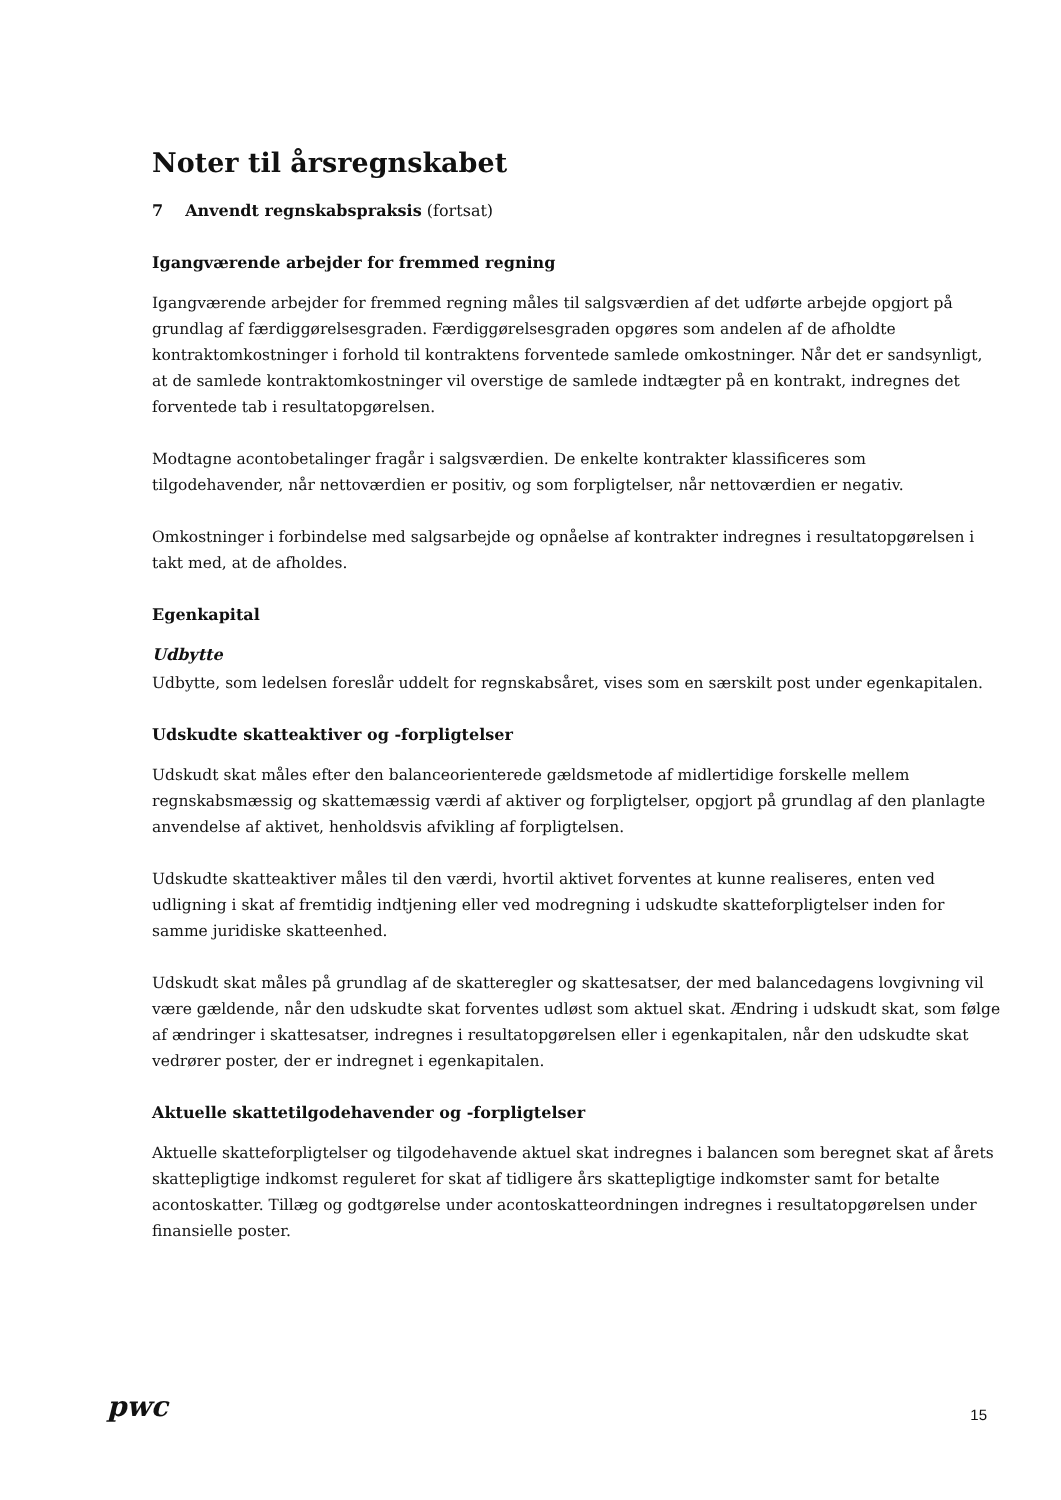Noter til årsregnskabet
7 Anvendt regnskabspraksis (fortsat)
Igangværende arbejder for fremmed regning
Igangværende arbejder for fremmed regning måles til salgsværdien af det udførte arbejde opgjort på grundlag af færdiggørelsesgraden. Færdiggørelsesgraden opgøres som andelen af de afholdte kontraktomkostninger i forhold til kontraktens forventede samlede omkostninger. Når det er sandsynligt, at de samlede kontraktomkostninger vil overstige de samlede indtægter på en kontrakt, indregnes det forventede tab i resultatopgørelsen.
Modtagne acontobetalinger fragår i salgsværdien. De enkelte kontrakter klassificeres som tilgodehavender, når nettoværdien er positiv, og som forpligtelser, når nettoværdien er negativ.
Omkostninger i forbindelse med salgsarbejde og opnåelse af kontrakter indregnes i resultatopgørelsen i takt med, at de afholdes.
Egenkapital
Udbytte
Udbytte, som ledelsen foreslår uddelt for regnskabsåret, vises som en særskilt post under egenkapitalen.
Udskudte skatteaktiver og -forpligtelser
Udskudt skat måles efter den balanceorienterede gældsmetode af midlertidige forskelle mellem regnskabsmæssig og skattemæssig værdi af aktiver og forpligtelser, opgjort på grundlag af den planlagte anvendelse af aktivet, henholdsvis afvikling af forpligtelsen.
Udskudte skatteaktiver måles til den værdi, hvortil aktivet forventes at kunne realiseres, enten ved udligning i skat af fremtidig indtjening eller ved modregning i udskudte skatteforpligtelser inden for samme juridiske skatteenhed.
Udskudt skat måles på grundlag af de skatteregler og skattesatser, der med balancedagens lovgivning vil være gældende, når den udskudte skat forventes udløst som aktuel skat. Ændring i udskudt skat, som følge af ændringer i skattesatser, indregnes i resultatopgørelsen eller i egenkapitalen, når den udskudte skat vedrører poster, der er indregnet i egenkapitalen.
Aktuelle skattetilgodehavender og -forpligtelser
Aktuelle skatteforpligtelser og tilgodehavende aktuel skat indregnes i balancen som beregnet skat af årets skattepligtige indkomst reguleret for skat af tidligere års skattepligtige indkomster samt for betalte acontoskatter. Tillæg og godtgørelse under acontoskatteordningen indregnes i resultatopgørelsen under finansielle poster.
pwc
15